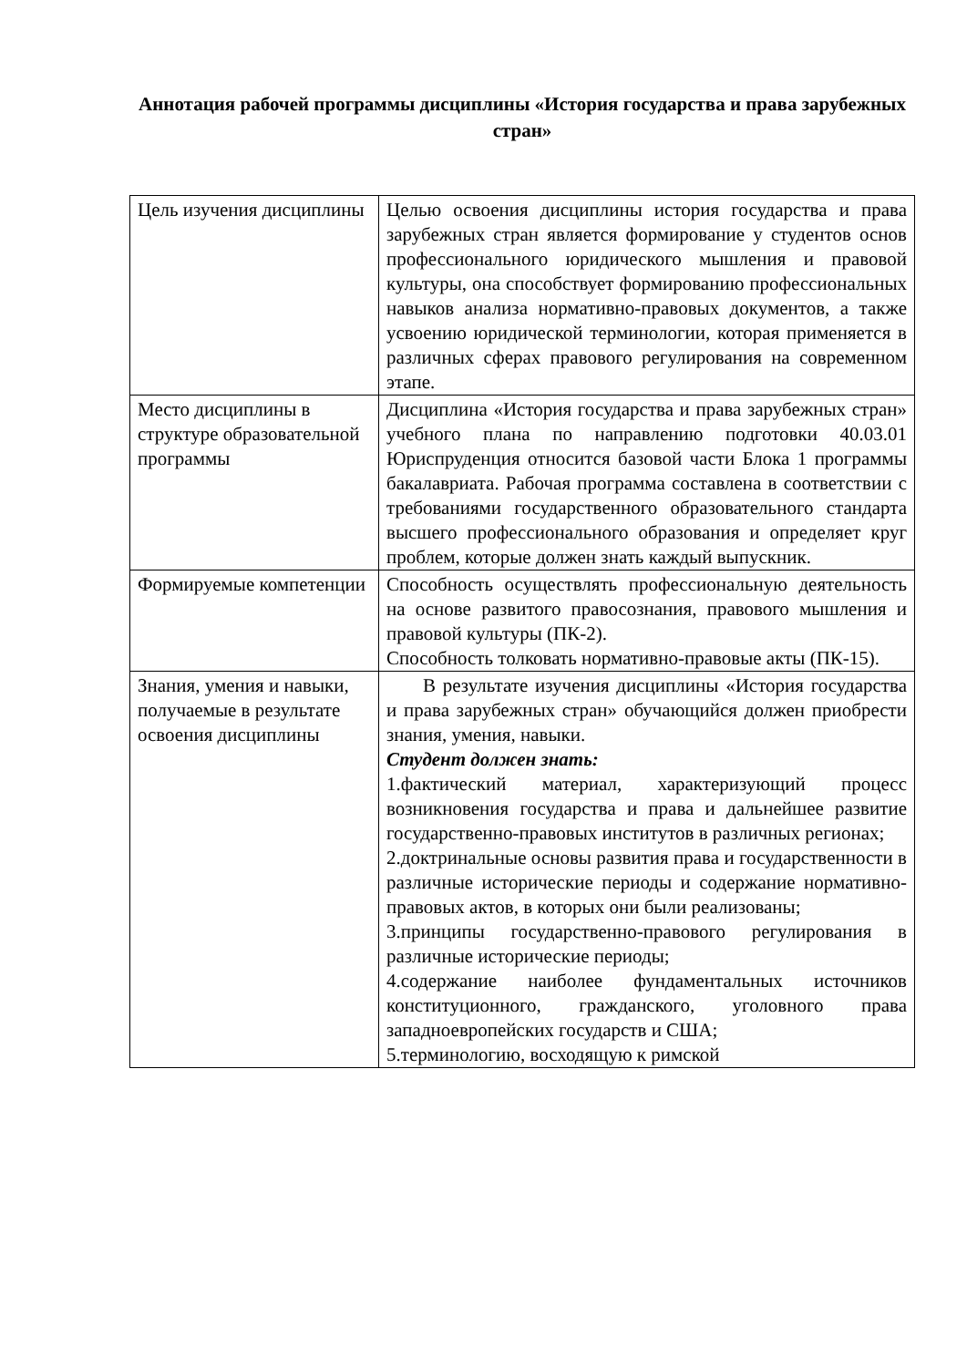Аннотация рабочей программы дисциплины «История государства и права зарубежных стран»
| Цель изучения дисциплины | Целью освоения дисциплины история государства и права зарубежных стран является формирование у студентов основ профессионального юридического мышления и правовой культуры, она способствует формированию профессиональных навыков анализа нормативно-правовых документов, а также усвоению юридической терминологии, которая применяется в различных сферах правового регулирования на современном этапе. |
| Место дисциплины в структуре образовательной программы | Дисциплина «История государства и права зарубежных стран» учебного плана по направлению подготовки 40.03.01 Юриспруденция относится базовой части Блока 1 программы бакалавриата. Рабочая программа составлена в соответствии с требованиями государственного образовательного стандарта высшего профессионального образования и определяет круг проблем, которые должен знать каждый выпускник. |
| Формируемые компетенции | Способность осуществлять профессиональную деятельность на основе развитого правосознания, правового мышления и правовой культуры (ПК-2). Способность толковать нормативно-правовые акты (ПК-15). |
| Знания, умения и навыки, получаемые в результате освоения дисциплины | В результате изучения дисциплины «История государства и права зарубежных стран» обучающийся должен приобрести знания, умения, навыки. Студент должен знать: 1.фактический материал, характеризующий процесс возникновения государства и права и дальнейшее развитие государственно-правовых институтов в различных регионах; 2.доктринальные основы развития права и государственности в различные исторические периоды и содержание нормативно-правовых актов, в которых они были реализованы; 3.принципы государственно-правового регулирования в различные исторические периоды; 4.содержание наиболее фундаментальных источников конституционного, гражданского, уголовного права западноевропейских государств и США; 5.терминологию, восходящую к римской |